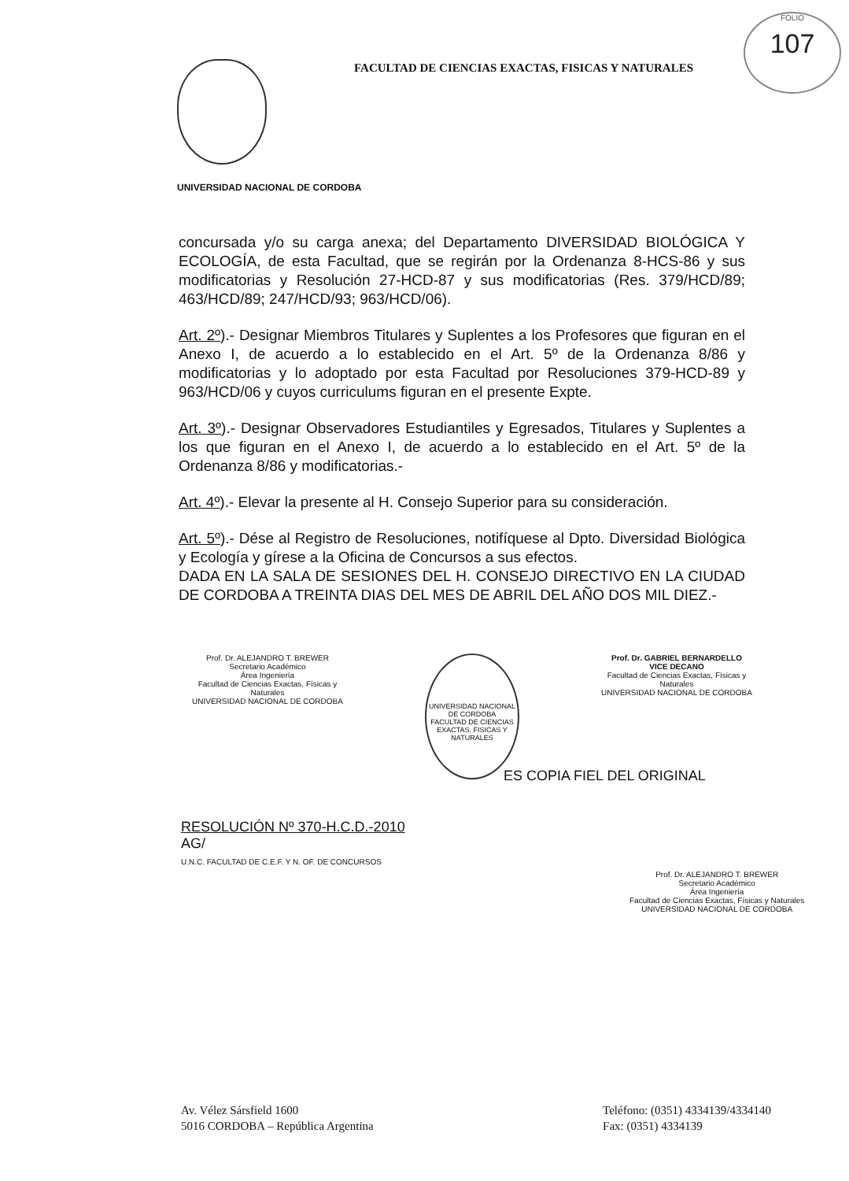FOLIO
107
FACULTAD DE CIENCIAS EXACTAS, FISICAS Y NATURALES
UNIVERSIDAD NACIONAL DE CORDOBA
concursada y/o su carga anexa; del Departamento DIVERSIDAD BIOLÓGICA Y ECOLOGÍA, de esta Facultad, que se regirán por la Ordenanza 8-HCS-86 y sus modificatorias y Resolución 27-HCD-87 y sus modificatorias (Res. 379/HCD/89; 463/HCD/89; 247/HCD/93; 963/HCD/06).
Art. 2º).- Designar Miembros Titulares y Suplentes a los Profesores que figuran en el Anexo I, de acuerdo a lo establecido en el Art. 5º de la Ordenanza 8/86 y modificatorias y lo adoptado por esta Facultad por Resoluciones 379-HCD-89 y 963/HCD/06 y cuyos curriculums figuran en el presente Expte.
Art. 3º).- Designar Observadores Estudiantiles y Egresados, Titulares y Suplentes a los que figuran en el Anexo I, de acuerdo a lo establecido en el Art. 5º de la Ordenanza 8/86 y modificatorias.-
Art. 4º).- Elevar la presente al H. Consejo Superior para su consideración.
Art. 5º).- Dése al Registro de Resoluciones, notifíquese al Dpto. Diversidad Biológica y Ecología y gírese a la Oficina de Concursos a sus efectos.
DADA EN LA SALA DE SESIONES DEL H. CONSEJO DIRECTIVO EN LA CIUDAD DE CORDOBA A TREINTA DIAS DEL MES DE ABRIL DEL AÑO DOS MIL DIEZ.-
Prof. Dr. ALEJANDRO T. BREWER
Secretario Académico
Área Ingeniería
Facultad de Ciencias Exactas, Físicas y Naturales
UNIVERSIDAD NACIONAL DE CORDOBA
UNIVERSIDAD NACIONAL DE CORDOBA
FACULTAD DE CIENCIAS EXACTAS, FISICAS Y NATURALES
Prof. Dr. GABRIEL BERNARDELLO
VICE DECANO
Facultad de Ciencias Exactas, Físicas y Naturales
UNIVERSIDAD NACIONAL DE CORDOBA
ES COPIA FIEL DEL ORIGINAL
RESOLUCIÓN Nº 370-H.C.D.-2010
AG/
U.N.C. FACULTAD DE C.E.F. Y N. OF. DE CONCURSOS
Prof. Dr. ALEJANDRO T. BREWER
Secretario Académico
Área Ingeniería
Facultad de Ciencias Exactas, Físicas y Naturales
UNIVERSIDAD NACIONAL DE CORDOBA
Av. Vélez Sársfield 1600
5016 CORDOBA – República Argentina
Teléfono: (0351) 4334139/4334140
Fax: (0351) 4334139